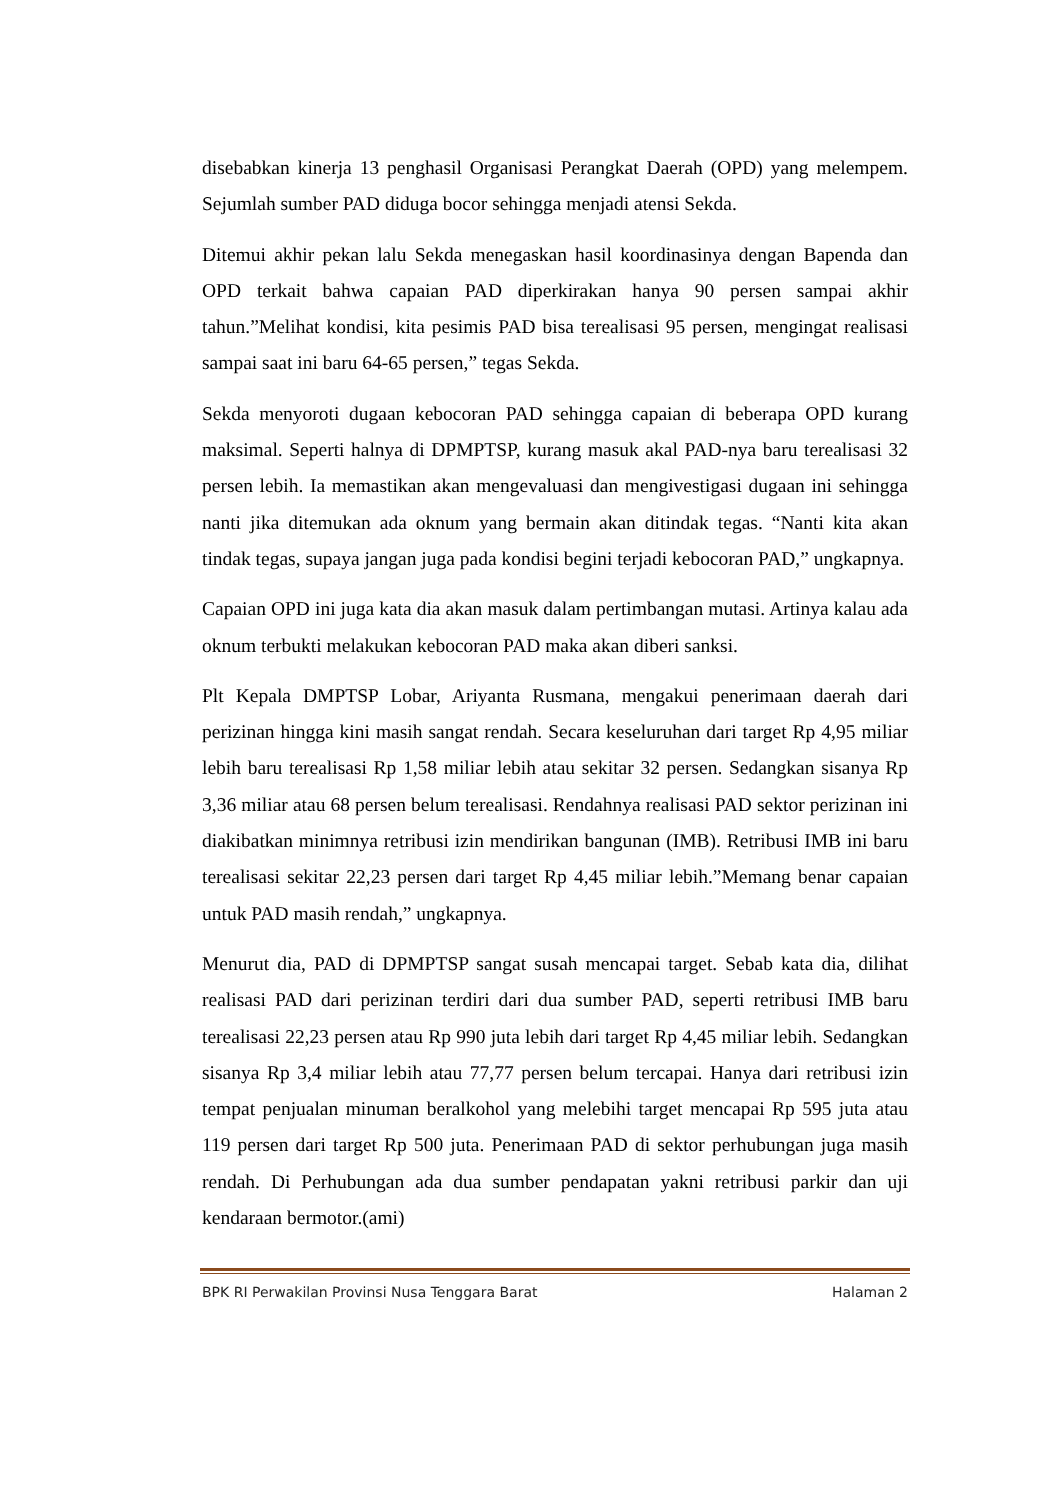disebabkan kinerja 13 penghasil Organisasi Perangkat Daerah (OPD) yang melempem. Sejumlah sumber PAD diduga bocor sehingga menjadi atensi Sekda.
Ditemui akhir pekan lalu Sekda menegaskan hasil koordinasinya dengan Bapenda dan OPD terkait bahwa capaian PAD diperkirakan hanya 90 persen sampai akhir tahun.”Melihat kondisi, kita pesimis PAD bisa terealisasi 95 persen, mengingat realisasi sampai saat ini baru 64-65 persen,” tegas Sekda.
Sekda menyoroti dugaan kebocoran PAD sehingga capaian di beberapa OPD kurang maksimal. Seperti halnya di DPMPTSP, kurang masuk akal PAD-nya baru terealisasi 32 persen lebih. Ia memastikan akan mengevaluasi dan mengivestigasi dugaan ini sehingga nanti jika ditemukan ada oknum yang bermain akan ditindak tegas. “Nanti kita akan tindak tegas, supaya jangan juga pada kondisi begini terjadi kebocoran PAD,” ungkapnya.
Capaian OPD ini juga kata dia akan masuk dalam pertimbangan mutasi. Artinya kalau ada oknum terbukti melakukan kebocoran PAD maka akan diberi sanksi.
Plt Kepala DMPTSP Lobar, Ariyanta Rusmana, mengakui penerimaan daerah dari perizinan hingga kini masih sangat rendah. Secara keseluruhan dari target Rp 4,95 miliar lebih baru terealisasi Rp 1,58 miliar lebih atau sekitar 32 persen. Sedangkan sisanya Rp 3,36 miliar atau 68 persen belum terealisasi. Rendahnya realisasi PAD sektor perizinan ini diakibatkan minimnya retribusi izin mendirikan bangunan (IMB). Retribusi IMB ini baru terealisasi sekitar 22,23 persen dari target Rp 4,45 miliar lebih.”Memang benar capaian untuk PAD masih rendah,” ungkapnya.
Menurut dia, PAD di DPMPTSP sangat susah mencapai target. Sebab kata dia, dilihat realisasi PAD dari perizinan terdiri dari dua sumber PAD, seperti retribusi IMB baru terealisasi 22,23 persen atau Rp 990 juta lebih dari target Rp 4,45 miliar lebih. Sedangkan sisanya Rp 3,4 miliar lebih atau 77,77 persen belum tercapai. Hanya dari retribusi izin tempat penjualan minuman beralkohol yang melebihi target mencapai Rp 595 juta atau 119 persen dari target Rp 500 juta. Penerimaan PAD di sektor perhubungan juga masih rendah. Di Perhubungan ada dua sumber pendapatan yakni retribusi parkir dan uji kendaraan bermotor.(ami)
BPK RI Perwakilan Provinsi Nusa Tenggara Barat Halaman 2